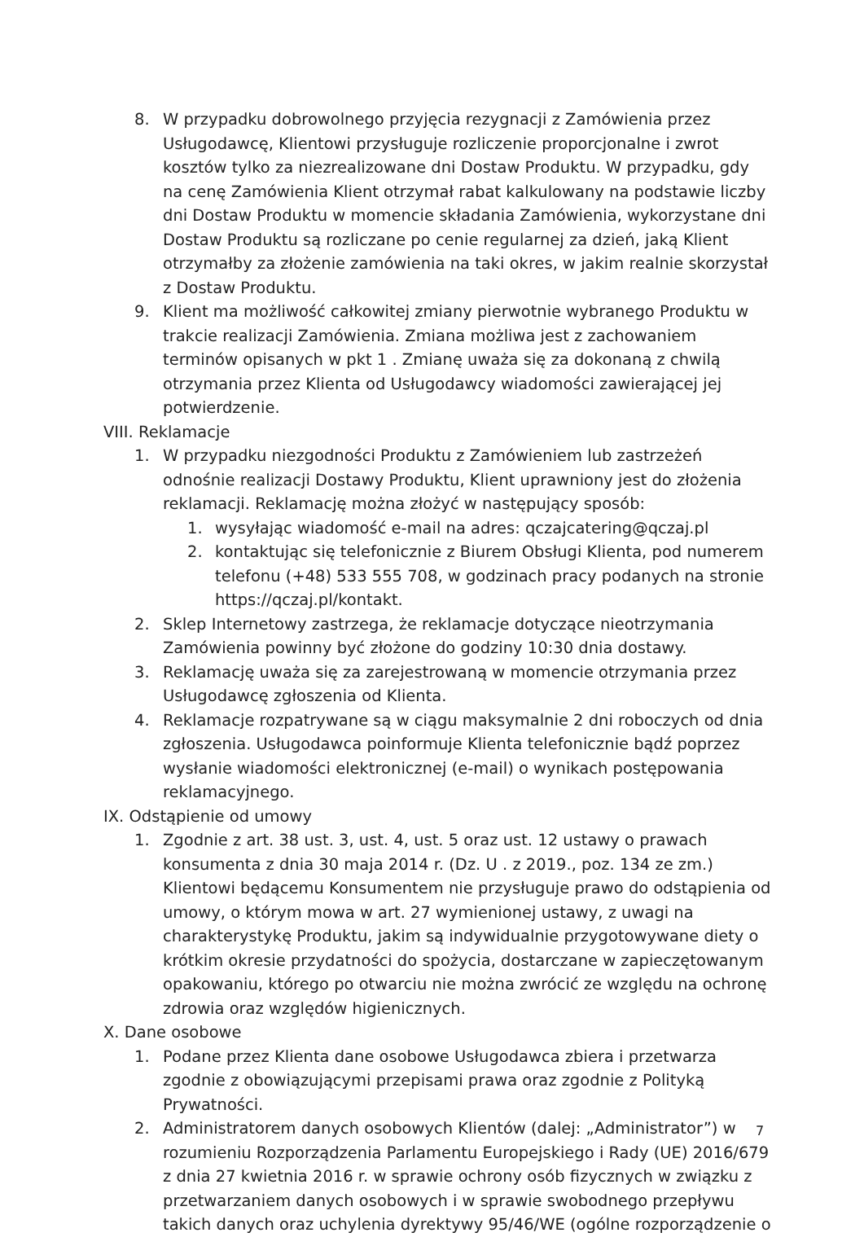8. W przypadku dobrowolnego przyjęcia rezygnacji z Zamówienia przez Usługodawcę, Klientowi przysługuje rozliczenie proporcjonalne i zwrot kosztów tylko za niezrealizowane dni Dostaw Produktu. W przypadku, gdy na cenę Zamówienia Klient otrzymał rabat kalkulowany na podstawie liczby dni Dostaw Produktu w momencie składania Zamówienia, wykorzystane dni Dostaw Produktu są rozliczane po cenie regularnej za dzień, jaką Klient otrzymałby za złożenie zamówienia na taki okres, w jakim realnie skorzystał z Dostaw Produktu.
9. Klient ma możliwość całkowitej zmiany pierwotnie wybranego Produktu w trakcie realizacji Zamówienia. Zmiana możliwa jest z zachowaniem terminów opisanych w pkt 1 . Zmianę uważa się za dokonaną z chwilą otrzymania przez Klienta od Usługodawcy wiadomości zawierającej jej potwierdzenie.
VIII. Reklamacje
1. W przypadku niezgodności Produktu z Zamówieniem lub zastrzeżeń odnośnie realizacji Dostawy Produktu, Klient uprawniony jest do złożenia reklamacji. Reklamację można złożyć w następujący sposób:
1. wysyłając wiadomość e-mail na adres: qczajcatering@qczaj.pl
2. kontaktując się telefonicznie z Biurem Obsługi Klienta, pod numerem telefonu (+48) 533 555 708, w godzinach pracy podanych na stronie https://qczaj.pl/kontakt.
2. Sklep Internetowy zastrzega, że reklamacje dotyczące nieotrzymania Zamówienia powinny być złożone do godziny 10:30 dnia dostawy.
3. Reklamację uważa się za zarejestrowaną w momencie otrzymania przez Usługodawcę zgłoszenia od Klienta.
4. Reklamacje rozpatrywane są w ciągu maksymalnie 2 dni roboczych od dnia zgłoszenia. Usługodawca poinformuje Klienta telefonicznie bądź poprzez wysłanie wiadomości elektronicznej (e-mail) o wynikach postępowania reklamacyjnego.
IX. Odstąpienie od umowy
1. Zgodnie z art. 38 ust. 3, ust. 4, ust. 5 oraz ust. 12 ustawy o prawach konsumenta z dnia 30 maja 2014 r. (Dz. U . z 2019., poz. 134 ze zm.) Klientowi będącemu Konsumentem nie przysługuje prawo do odstąpienia od umowy, o którym mowa w art. 27 wymienionej ustawy, z uwagi na charakterystykę Produktu, jakim są indywidualnie przygotowywane diety o krótkim okresie przydatności do spożycia, dostarczane w zapieczętowanym opakowaniu, którego po otwarciu nie można zwrócić ze względu na ochronę zdrowia oraz względów higienicznych.
X. Dane osobowe
1. Podane przez Klienta dane osobowe Usługodawca zbiera i przetwarza zgodnie z obowiązującymi przepisami prawa oraz zgodnie z Polityką Prywatności.
2. Administratorem danych osobowych Klientów (dalej: „Administrator”) w rozumieniu Rozporządzenia Parlamentu Europejskiego i Rady (UE) 2016/679 z dnia 27 kwietnia 2016 r. w sprawie ochrony osób fizycznych w związku z przetwarzaniem danych osobowych i w sprawie swobodnego przepływu takich danych oraz uchylenia dyrektywy 95/46/WE (ogólne rozporządzenie o
7